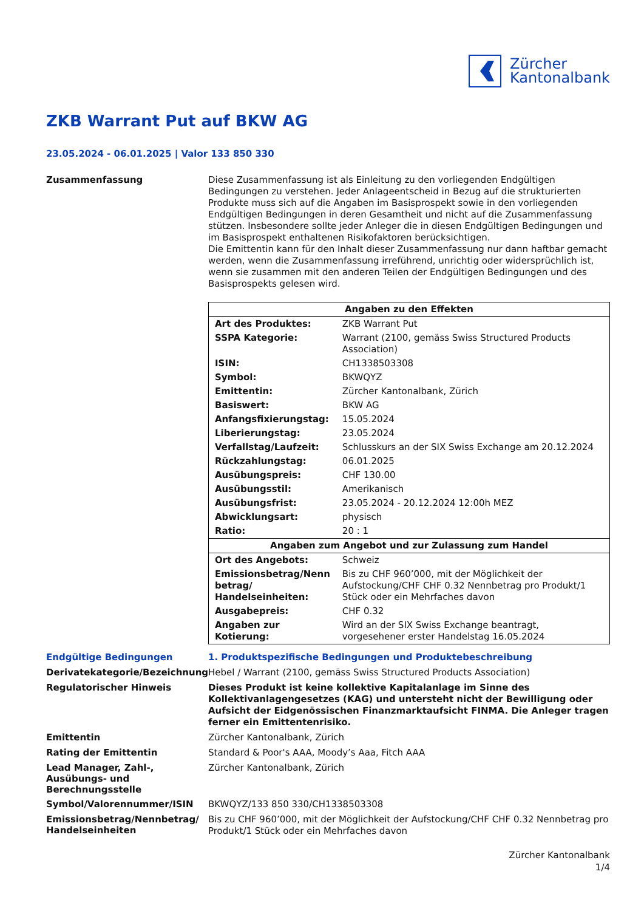Zürcher
Kantonalbank
ZKB Warrant Put auf BKW AG
23.05.2024 - 06.01.2025 | Valor 133 850 330
Zusammenfassung
Diese Zusammenfassung ist als Einleitung zu den vorliegenden Endgültigen Bedingungen zu verstehen. Jeder Anlageentscheid in Bezug auf die strukturierten Produkte muss sich auf die Angaben im Basisprospekt sowie in den vorliegenden Endgültigen Bedingungen in deren Gesamtheit und nicht auf die Zusammenfassung stützen. Insbesondere sollte jeder Anleger die in diesen Endgültigen Bedingungen und im Basisprospekt enthaltenen Risikofaktoren berücksichtigen.
Die Emittentin kann für den Inhalt dieser Zusammenfassung nur dann haftbar gemacht werden, wenn die Zusammenfassung irreführend, unrichtig oder widersprüchlich ist, wenn sie zusammen mit den anderen Teilen der Endgültigen Bedingungen und des Basisprospekts gelesen wird.
| Angaben zu den Effekten | |
| --- | --- |
| Art des Produktes: | ZKB Warrant Put |
| SSPA Kategorie: | Warrant (2100, gemäss Swiss Structured Products Association) |
| ISIN: | CH1338503308 |
| Symbol: | BKWQYZ |
| Emittentin: | Zürcher Kantonalbank, Zürich |
| Basiswert: | BKW AG |
| Anfangsfixierungstag: | 15.05.2024 |
| Liberierungstag: | 23.05.2024 |
| Verfallstag/Laufzeit: | Schlusskurs an der SIX Swiss Exchange am 20.12.2024 |
| Rückzahlungstag: | 06.01.2025 |
| Ausübungspreis: | CHF 130.00 |
| Ausübungsstil: | Amerikanisch |
| Ausübungsfrist: | 23.05.2024 - 20.12.2024 12:00h MEZ |
| Abwicklungsart: | physisch |
| Ratio: | 20 : 1 |
| Angaben zum Angebot und zur Zulassung zum Handel | |
| Ort des Angebots: | Schweiz |
| Emissionsbetrag/Nenn betrag/ Handelseinheiten: | Bis zu CHF 960’000, mit der Möglichkeit der Aufstockung/CHF CHF 0.32 Nennbetrag pro Produkt/1 Stück oder ein Mehrfaches davon |
| Ausgabepreis: | CHF 0.32 |
| Angaben zur Kotierung: | Wird an der SIX Swiss Exchange beantragt, vorgesehener erster Handelstag 16.05.2024 |
Endgültige Bedingungen
1. Produktspezifische Bedingungen und Produktebeschreibung
Derivatekategorie/Bezeichnung
Hebel / Warrant (2100, gemäss Swiss Structured Products Association)
Regulatorischer Hinweis
Dieses Produkt ist keine kollektive Kapitalanlage im Sinne des Kollektivanlagengesetzes (KAG) und untersteht nicht der Bewilligung oder Aufsicht der Eidgenössischen Finanzmarktaufsicht FINMA. Die Anleger tragen ferner ein Emittentenrisiko.
Emittentin
Zürcher Kantonalbank, Zürich
Rating der Emittentin
Standard & Poor's AAA, Moody’s Aaa, Fitch AAA
Lead Manager, Zahl-, Ausübungs- und Berechnungsstelle
Zürcher Kantonalbank, Zürich
Symbol/Valorennummer/ISIN
BKWQYZ/133 850 330/CH1338503308
Emissionsbetrag/Nennbetrag/ Handelseinheiten
Bis zu CHF 960’000, mit der Möglichkeit der Aufstockung/CHF CHF 0.32 Nennbetrag pro Produkt/1 Stück oder ein Mehrfaches davon
Zürcher Kantonalbank
1/4